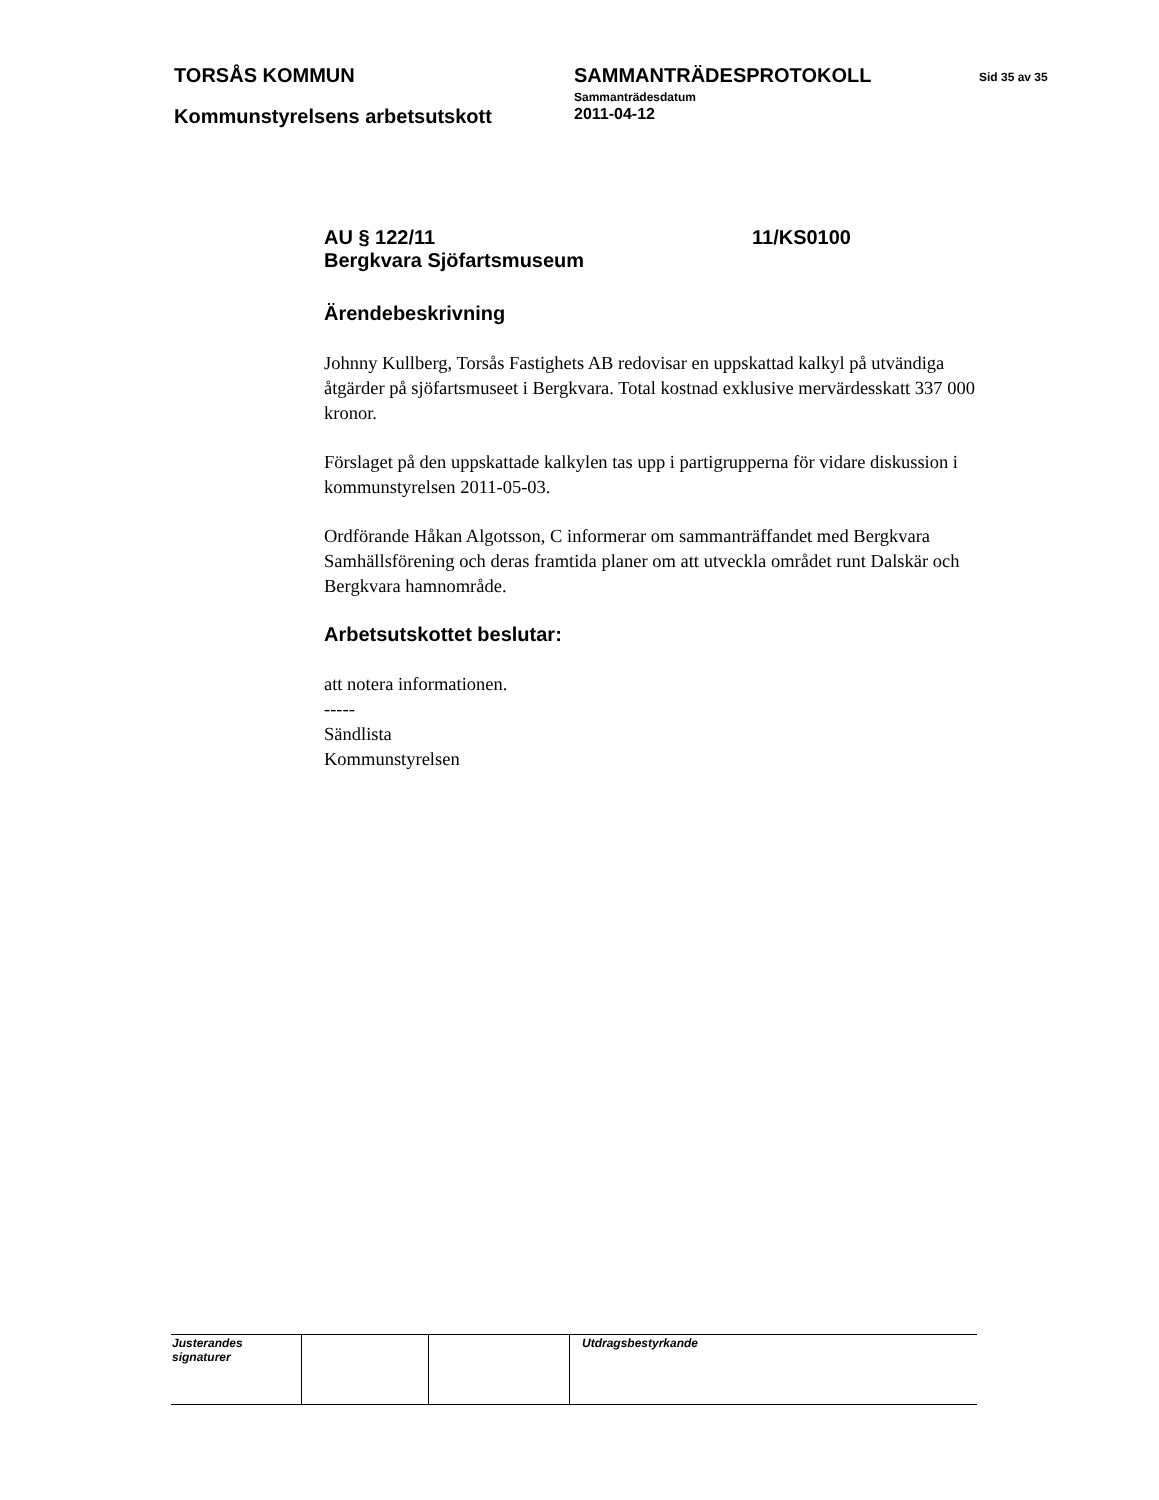TORSÅS KOMMUN SAMMANTRÄDESPROTOKOLL
Sammanträdesdatum
Sid 35 av 35
Kommunstyrelsens arbetsutskott
2011-04-12
AU § 122/11
Bergkvara Sjöfartsmuseum
11/KS0100
Ärendebeskrivning
Johnny Kullberg, Torsås Fastighets AB redovisar en uppskattad kalkyl på utvändiga åtgärder på sjöfartsmuseet i Bergkvara. Total kostnad exklusive mervärdesskatt 337 000 kronor.
Förslaget på den uppskattade kalkylen tas upp i partigrupperna för vidare diskussion i kommunstyrelsen 2011-05-03.
Ordförande Håkan Algotsson, C informerar om sammanträffandet med Bergkvara Samhällsförening och deras framtida planer om att utveckla området runt Dalskär och Bergkvara hamnområde.
Arbetsutskottet beslutar:
att notera informationen.
-----
Sändlista
Kommunstyrelsen
| Justerandes signaturer | | | Utdragsbestyrkande |